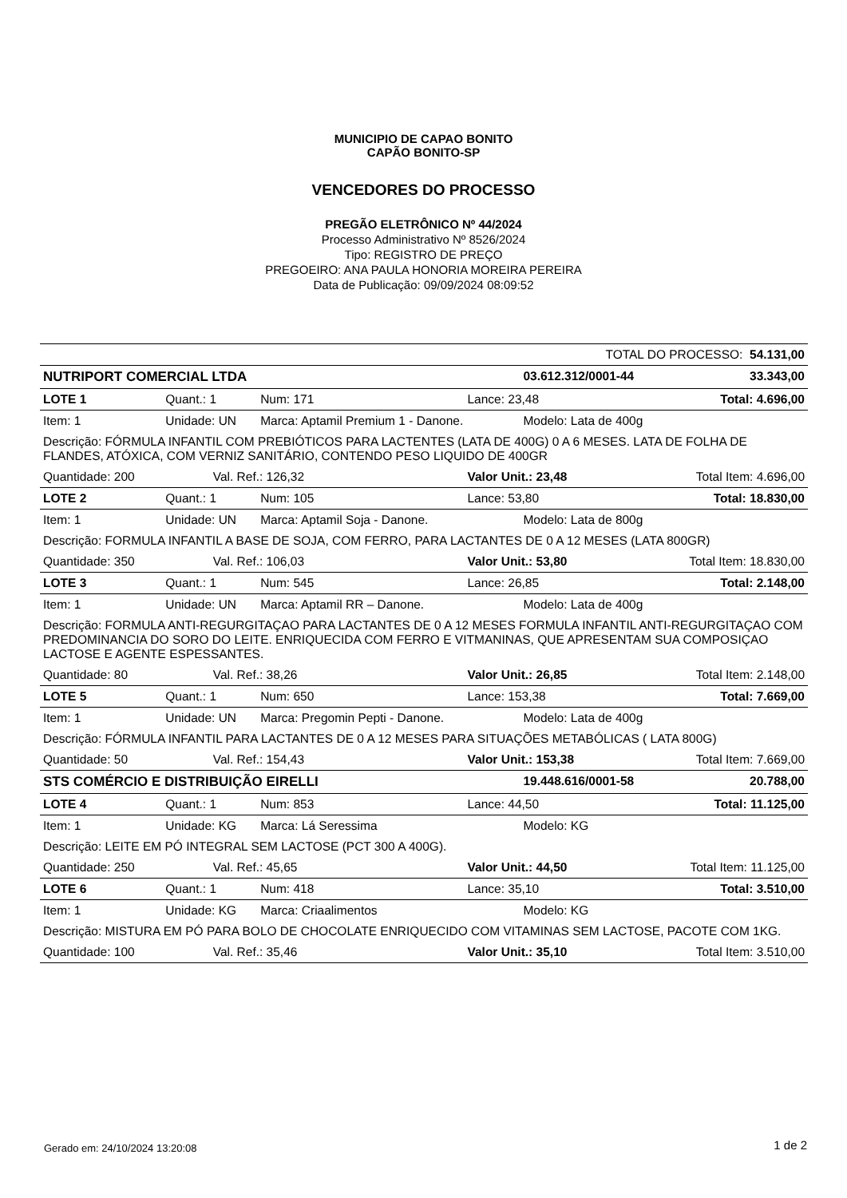MUNICIPIO DE CAPAO BONITO
CAPÃO BONITO-SP
VENCEDORES DO PROCESSO
PREGÃO ELETRÔNICO Nº 44/2024
Processo Administrativo Nº 8526/2024
Tipo: REGISTRO DE PREÇO
PREGOEIRO: ANA PAULA HONORIA MOREIRA PEREIRA
Data de Publicação: 09/09/2024 08:09:52
| TOTAL DO PROCESSO: 54.131,00 | | | | | | | |
| NUTRIPORT COMERCIAL LTDA | | | | | 03.612.312/0001-44 | | 33.343,00 |
| LOTE 1 | Quant.: 1 | | Num: 171 | Lance: 23,48 | | Total: 4.696,00 | |
| Item: 1 | Unidade: UN | | Marca: Aptamil Premium 1 - Danone. | | Modelo: Lata de 400g | | |
| Descrição: FÓRMULA INFANTIL COM PREBIÓTICOS PARA LACTENTES (LATA DE 400G) 0 A 6 MESES. LATA DE FOLHA DE FLANDES, ATÓXICA, COM VERNIZ SANITÁRIO, CONTENDO PESO LIQUIDO DE 400GR | | | | | | | |
| Quantidade: 200 | | Val. Ref.: 126,32 | | Valor Unit.: 23,48 | | Total Item: 4.696,00 | |
| LOTE 2 | Quant.: 1 | | Num: 105 | Lance: 53,80 | | Total: 18.830,00 | |
| Item: 1 | Unidade: UN | | Marca: Aptamil Soja - Danone. | | Modelo: Lata de 800g | | |
| Descrição: FORMULA INFANTIL A BASE DE SOJA, COM FERRO, PARA LACTANTES DE 0 A 12 MESES (LATA 800GR) | | | | | | | |
| Quantidade: 350 | | Val. Ref.: 106,03 | | Valor Unit.: 53,80 | | Total Item: 18.830,00 | |
| LOTE 3 | Quant.: 1 | | Num: 545 | Lance: 26,85 | | Total: 2.148,00 | |
| Item: 1 | Unidade: UN | | Marca: Aptamil RR – Danone. | | Modelo: Lata de 400g | | |
| Descrição: FORMULA ANTI-REGURGITAÇAO PARA LACTANTES DE 0 A 12 MESES FORMULA INFANTIL ANTI-REGURGITAÇAO COM PREDOMINANCIA DO SORO DO LEITE. ENRIQUECIDA COM FERRO E VITMANINAS, QUE APRESENTAM SUA COMPOSIÇAO LACTOSE E AGENTE ESPESSANTES. | | | | | | | |
| Quantidade: 80 | | Val. Ref.: 38,26 | | Valor Unit.: 26,85 | | Total Item: 2.148,00 | |
| LOTE 5 | Quant.: 1 | | Num: 650 | Lance: 153,38 | | Total: 7.669,00 | |
| Item: 1 | Unidade: UN | | Marca: Pregomin Pepti - Danone. | | Modelo: Lata de 400g | | |
| Descrição: FÓRMULA INFANTIL PARA LACTANTES DE 0 A 12 MESES PARA SITUAÇÕES METABÓLICAS ( LATA 800G) | | | | | | | |
| Quantidade: 50 | | Val. Ref.: 154,43 | | Valor Unit.: 153,38 | | Total Item: 7.669,00 | |
| STS COMÉRCIO E DISTRIBUIÇÃO EIRELLI | | | | | 19.448.616/0001-58 | | 20.788,00 |
| LOTE 4 | Quant.: 1 | | Num: 853 | Lance: 44,50 | | Total: 11.125,00 | |
| Item: 1 | Unidade: KG | | Marca: Lá Seressima | | Modelo: KG | | |
| Descrição: LEITE EM PÓ INTEGRAL SEM LACTOSE (PCT 300 A 400G). | | | | | | | |
| Quantidade: 250 | | Val. Ref.: 45,65 | | Valor Unit.: 44,50 | | Total Item: 11.125,00 | |
| LOTE 6 | Quant.: 1 | | Num: 418 | Lance: 35,10 | | Total: 3.510,00 | |
| Item: 1 | Unidade: KG | | Marca: Criaalimentos | | Modelo: KG | | |
| Descrição: MISTURA EM PÓ PARA BOLO DE CHOCOLATE ENRIQUECIDO COM VITAMINAS SEM LACTOSE, PACOTE COM 1KG. | | | | | | | |
| Quantidade: 100 | | Val. Ref.: 35,46 | | Valor Unit.: 35,10 | | Total Item: 3.510,00 | |
Gerado em: 24/10/2024 13:20:08 1 de 2